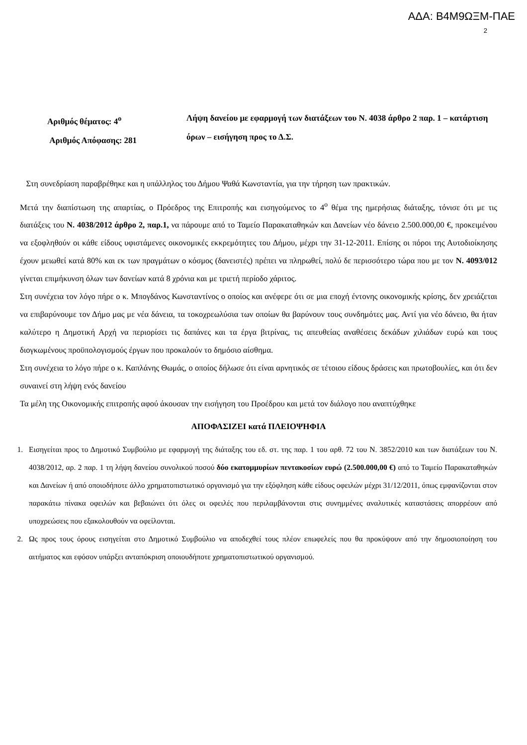ΑΔΑ: Β4Μ9ΩΞΜ-ΠΑΕ
2
Αριθμός θέματος: 4<sup>ο</sup>
Αριθμός Απόφασης: 281
Λήψη δανείου με εφαρμογή των διατάξεων του Ν. 4038 άρθρο 2 παρ. 1 – κατάρτιση όρων – εισήγηση προς το Δ.Σ.
Στη συνεδρίαση παραβρέθηκε και η υπάλληλος του Δήμου Ψαθά Κωνσταντία, για την τήρηση των πρακτικών.
Μετά την διαπίστωση της απαρτίας, ο Πρόεδρος της Επιτροπής και εισηγούμενος το 4<sup>ο</sup> θέμα της ημερήσιας διάταξης, τόνισε ότι με τις διατάξεις του Ν. 4038/2012 άρθρο 2, παρ.1, να πάρουμε από το Ταμείο Παρακαταθηκών και Δανείων νέο δάνειο 2.500.000,00 €, προκειμένου να εξοφληθούν οι κάθε είδους υφιστάμενες οικονομικές εκκρεμότητες του Δήμου, μέχρι την 31-12-2011. Επίσης οι πόροι της Αυτοδιοίκησης έχουν μειωθεί κατά 80% και εκ των πραγμάτων ο κόσμος (δανειστές) πρέπει να πληρωθεί, πολύ δε περισσότερο τώρα που με τον Ν. 4093/012 γίνεται επιμήκυνση όλων των δανείων κατά 8 χρόνια και με τριετή περίοδο χάριτος.
Στη συνέχεια τον λόγο πήρε ο κ. Μπογδάνος Κωνσταντίνος ο οποίος και ανέφερε ότι σε μια εποχή έντονης οικονομικής κρίσης, δεν χρειάζεται να επιβαρύνουμε τον Δήμο μας με νέα δάνεια, τα τοκοχρεωλύσια των οποίων θα βαρύνουν τους συνδημότες μας. Αντί για νέο δάνειο, θα ήταν καλύτερο η Δημοτική Αρχή να περιορίσει τις δαπάνες και τα έργα βιτρίνας, τις απευθείας αναθέσεις δεκάδων χιλιάδων ευρώ και τους διογκωμένους προϋπολογισμούς έργων που προκαλούν το δημόσιο αίσθημα.
Στη συνέχεια το λόγο πήρε ο κ. Καπλάνης Θωμάς, ο οποίος δήλωσε ότι είναι αρνητικός σε τέτοιου είδους δράσεις και πρωτοβουλίες, και ότι δεν συναινεί στη λήψη ενός δανείου
Τα μέλη της Οικονομικής επιτροπής αφού άκουσαν την εισήγηση του Προέδρου και μετά τον διάλογο που αναπτύχθηκε
ΑΠΟΦΑΣΙΖΕΙ κατά ΠΛΕΙΟΨΗΦΙΑ
1. Εισηγείται προς το Δημοτικό Συμβούλιο με εφαρμογή της διάταξης του εδ. στ. της παρ. 1 του αρθ. 72 του Ν. 3852/2010 και των διατάξεων του Ν. 4038/2012, αρ. 2 παρ. 1 τη λήψη δανείου συνολικού ποσού δύο εκατομμυρίων πεντακοσίων ευρώ (2.500.000,00 €) από το Ταμείο Παρακαταθηκών και Δανείων ή από οποιοδήποτε άλλο χρηματοπιστωτικό οργανισμό για την εξόφληση κάθε είδους οφειλών μέχρι 31/12/2011, όπως εμφανίζονται στον παρακάτω πίνακα οφειλών και βεβαιώνει ότι όλες οι οφειλές που περιλαμβάνονται στις συνημμένες αναλυτικές καταστάσεις απορρέουν από υποχρεώσεις που εξακολουθούν να οφείλονται.
2. Ως προς τους όρους εισηγείται στο Δημοτικό Συμβούλιο να αποδεχθεί τους πλέον επωφελείς που θα προκύψουν από την δημοσιοποίηση του αιτήματος και εφόσον υπάρξει ανταπόκριση οποιουδήποτε χρηματοπιστωτικού οργανισμού.